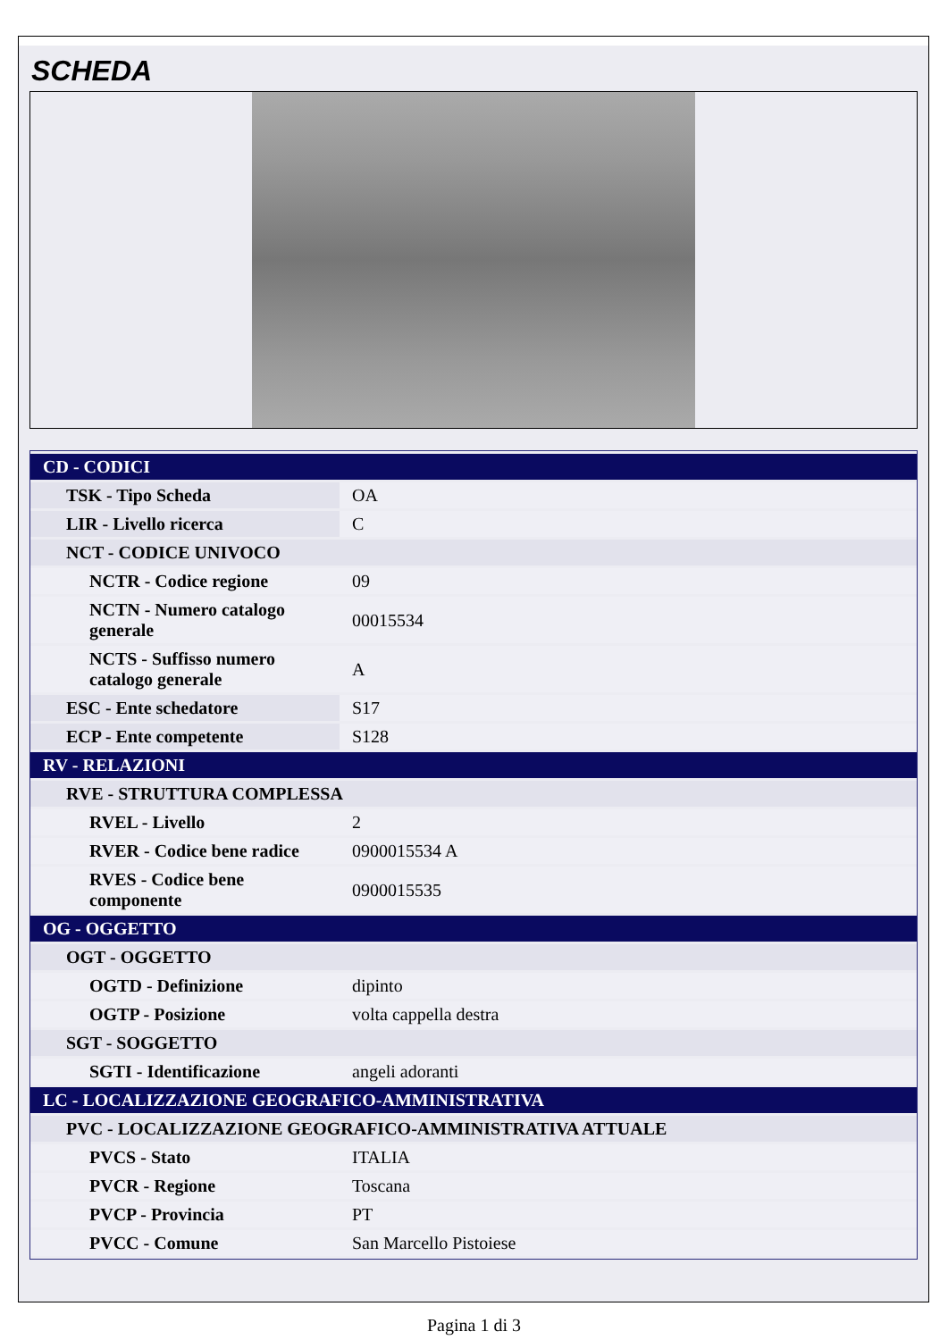SCHEDA
| CD - CODICI | |
| TSK - Tipo Scheda | OA |
| LIR - Livello ricerca | C |
| NCT - CODICE UNIVOCO | |
| NCTR - Codice regione | 09 |
| NCTN - Numero catalogo generale | 00015534 |
| NCTS - Suffisso numero catalogo generale | A |
| ESC - Ente schedatore | S17 |
| ECP - Ente competente | S128 |
| RV - RELAZIONI | |
| RVE - STRUTTURA COMPLESSA | |
| RVEL - Livello | 2 |
| RVER - Codice bene radice | 0900015534 A |
| RVES - Codice bene componente | 0900015535 |
| OG - OGGETTO | |
| OGT - OGGETTO | |
| OGTD - Definizione | dipinto |
| OGTP - Posizione | volta cappella destra |
| SGT - SOGGETTO | |
| SGTI - Identificazione | angeli adoranti |
| LC - LOCALIZZAZIONE GEOGRAFICO-AMMINISTRATIVA | |
| PVC - LOCALIZZAZIONE GEOGRAFICO-AMMINISTRATIVA ATTUALE | |
| PVCS - Stato | ITALIA |
| PVCR - Regione | Toscana |
| PVCP - Provincia | PT |
| PVCC - Comune | San Marcello Pistoiese |
Pagina 1 di 3